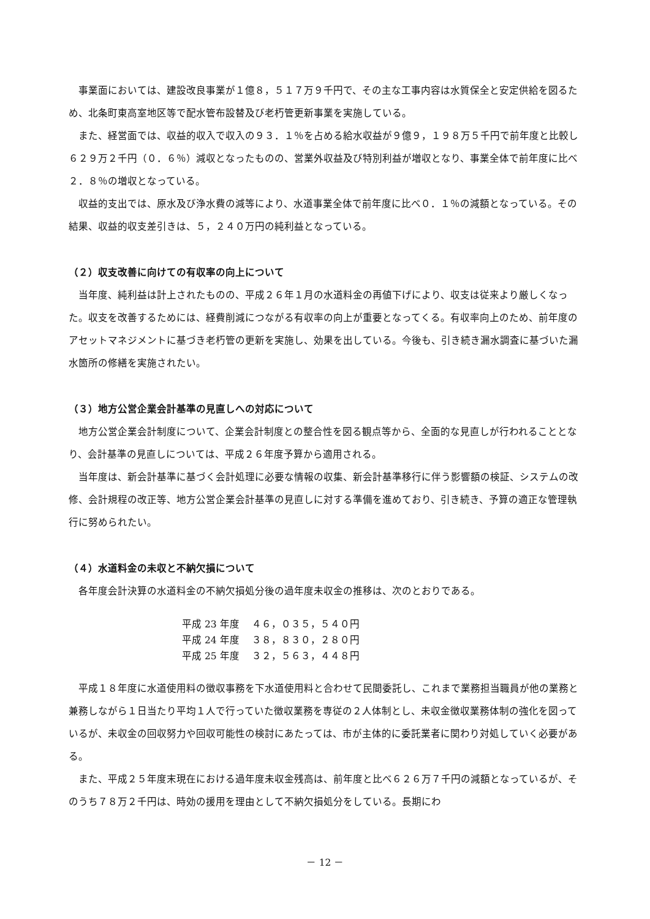事業面においては、建設改良事業が１億８，５１７万９千円で、その主な工事内容は水質保全と安定供給を図るため、北条町東高室地区等で配水管布設替及び老朽管更新事業を実施している。
また、経営面では、収益的収入で収入の９３．１％を占める給水収益が９億９，１９８万５千円で前年度と比較し６２９万２千円（０．６％）減収となったものの、営業外収益及び特別利益が増収となり、事業全体で前年度に比べ２．８％の増収となっている。
収益的支出では、原水及び浄水費の減等により、水道事業全体で前年度に比べ０．１％の減額となっている。その結果、収益的収支差引きは、５，２４０万円の純利益となっている。
（２）収支改善に向けての有収率の向上について
当年度、純利益は計上されたものの、平成２６年１月の水道料金の再値下げにより、収支は従来より厳しくなった。収支を改善するためには、経費削減につながる有収率の向上が重要となってくる。有収率向上のため、前年度のアセットマネジメントに基づき老朽管の更新を実施し、効果を出している。今後も、引き続き漏水調査に基づいた漏水箇所の修繕を実施されたい。
（３）地方公営企業会計基準の見直しへの対応について
地方公営企業会計制度について、企業会計制度との整合性を図る観点等から、全面的な見直しが行われることとなり、会計基準の見直しについては、平成２６年度予算から適用される。
当年度は、新会計基準に基づく会計処理に必要な情報の収集、新会計基準移行に伴う影響額の検証、システムの改修、会計規程の改正等、地方公営企業会計基準の見直しに対する準備を進めており、引き続き、予算の適正な管理執行に努められたい。
（４）水道料金の未収と不納欠損について
各年度会計決算の水道料金の不納欠損処分後の過年度未収金の推移は、次のとおりである。
| 平成 23 年度 | ４６，０３５，５４０円 |
| 平成 24 年度 | ３８，８３０，２８０円 |
| 平成 25 年度 | ３２，５６３，４４８円 |
平成１８年度に水道使用料の徴収事務を下水道使用料と合わせて民間委託し、これまで業務担当職員が他の業務と兼務しながら１日当たり平均１人で行っていた徴収業務を専従の２人体制とし、未収金徴収業務体制の強化を図っているが、未収金の回収努力や回収可能性の検討にあたっては、市が主体的に委託業者に関わり対処していく必要がある。
また、平成２５年度末現在における過年度未収金残高は、前年度と比べ６２６万７千円の減額となっているが、そのうち７８万２千円は、時効の援用を理由として不納欠損処分をしている。長期にわ
－ 12 －